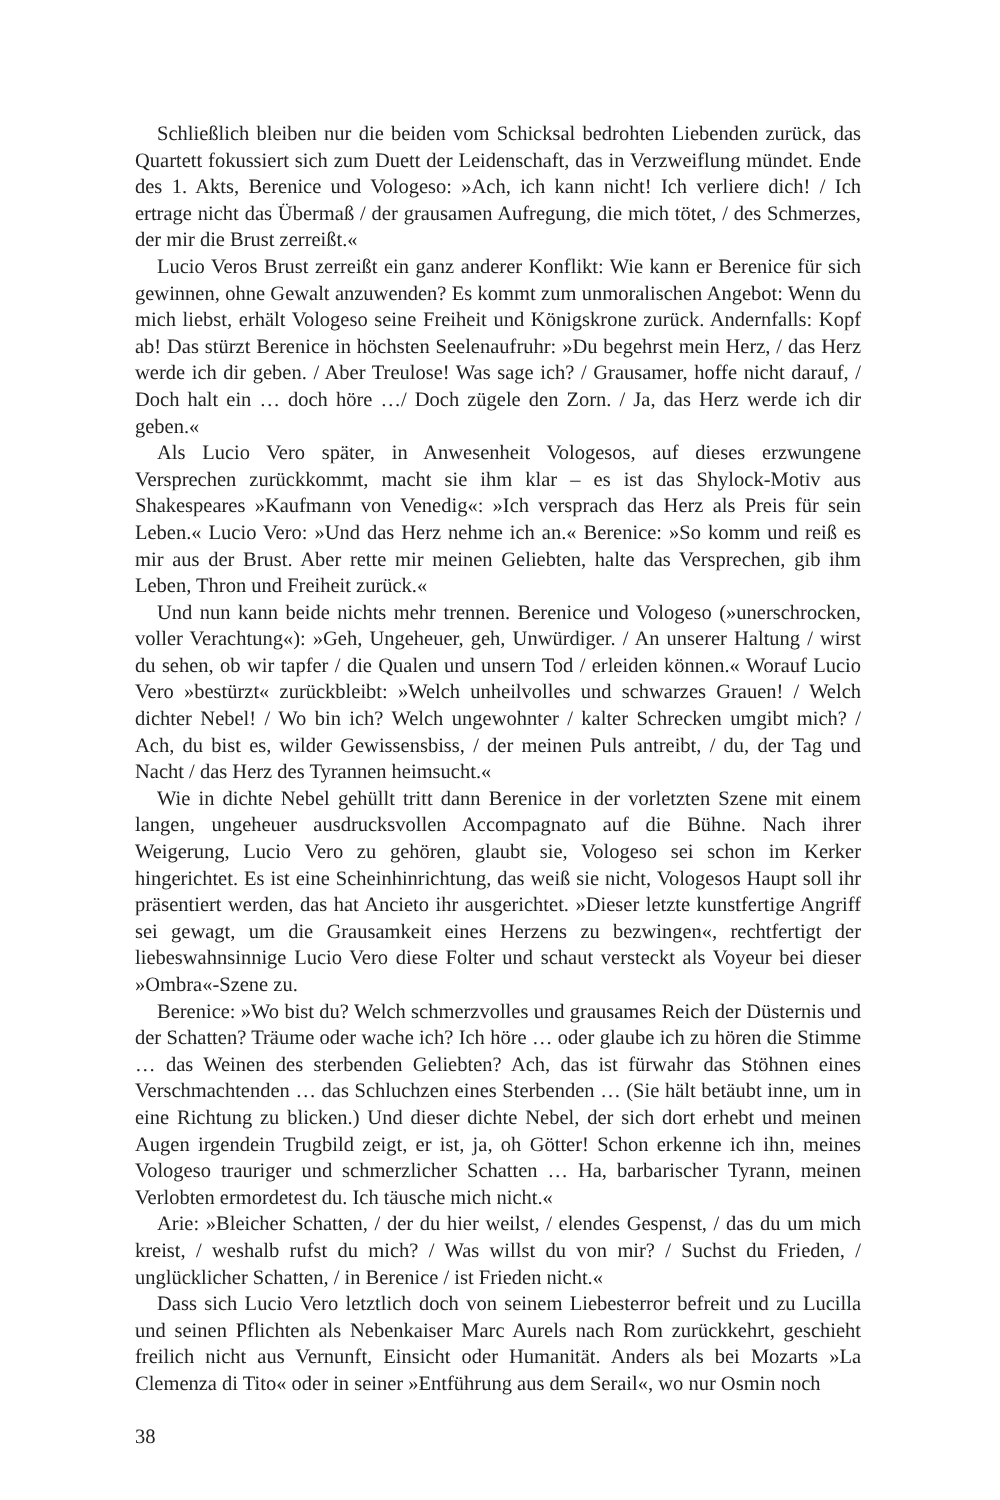Schließlich bleiben nur die beiden vom Schicksal bedrohten Liebenden zurück, das Quartett fokussiert sich zum Duett der Leidenschaft, das in Verzweiflung mündet. Ende des 1. Akts, Berenice und Vologeso: »Ach, ich kann nicht! Ich verliere dich! / Ich ertrage nicht das Übermaß / der grausamen Aufregung, die mich tötet, / des Schmerzes, der mir die Brust zerreißt.«
Lucio Veros Brust zerreißt ein ganz anderer Konflikt: Wie kann er Berenice für sich gewinnen, ohne Gewalt anzuwenden? Es kommt zum unmoralischen Angebot: Wenn du mich liebst, erhält Vologeso seine Freiheit und Königskrone zurück. Andernfalls: Kopf ab! Das stürzt Berenice in höchsten Seelenaufruhr: »Du begehrst mein Herz, / das Herz werde ich dir geben. / Aber Treulose! Was sage ich? / Grausamer, hoffe nicht darauf, / Doch halt ein … doch höre …/ Doch zügele den Zorn. / Ja, das Herz werde ich dir geben.«
Als Lucio Vero später, in Anwesenheit Vologesos, auf dieses erzwungene Versprechen zurückkommt, macht sie ihm klar – es ist das Shylock-Motiv aus Shakespeares »Kaufmann von Venedig«: »Ich versprach das Herz als Preis für sein Leben.« Lucio Vero: »Und das Herz nehme ich an.« Berenice: »So komm und reiß es mir aus der Brust. Aber rette mir meinen Geliebten, halte das Versprechen, gib ihm Leben, Thron und Freiheit zurück.«
Und nun kann beide nichts mehr trennen. Berenice und Vologeso (»unerschrocken, voller Verachtung«): »Geh, Ungeheuer, geh, Unwürdiger. / An unserer Haltung / wirst du sehen, ob wir tapfer / die Qualen und unsern Tod / erleiden können.« Worauf Lucio Vero »bestürzt« zurückbleibt: »Welch unheilvolles und schwarzes Grauen! / Welch dichter Nebel! / Wo bin ich? Welch ungewohnter / kalter Schrecken umgibt mich? / Ach, du bist es, wilder Gewissensbiss, / der meinen Puls antreibt, / du, der Tag und Nacht / das Herz des Tyrannen heimsucht.«
Wie in dichte Nebel gehüllt tritt dann Berenice in der vorletzten Szene mit einem langen, ungeheuer ausdrucksvollen Accompagnato auf die Bühne. Nach ihrer Weigerung, Lucio Vero zu gehören, glaubt sie, Vologeso sei schon im Kerker hingerichtet. Es ist eine Scheinhinrichtung, das weiß sie nicht, Vologesos Haupt soll ihr präsentiert werden, das hat Ancieto ihr ausgerichtet. »Dieser letzte kunstfertige Angriff sei gewagt, um die Grausamkeit eines Herzens zu bezwingen«, rechtfertigt der liebeswahnsinnige Lucio Vero diese Folter und schaut versteckt als Voyeur bei dieser »Ombra«-Szene zu.
Berenice: »Wo bist du? Welch schmerzvolles und grausames Reich der Düsternis und der Schatten? Träume oder wache ich? Ich höre … oder glaube ich zu hören die Stimme … das Weinen des sterbenden Geliebten? Ach, das ist fürwahr das Stöhnen eines Verschmachtenden … das Schluchzen eines Sterbenden … (Sie hält betäubt inne, um in eine Richtung zu blicken.) Und dieser dichte Nebel, der sich dort erhebt und meinen Augen irgendein Trugbild zeigt, er ist, ja, oh Götter! Schon erkenne ich ihn, meines Vologeso trauriger und schmerzlicher Schatten … Ha, barbarischer Tyrann, meinen Verlobten ermordetest du. Ich täusche mich nicht.«
Arie: »Bleicher Schatten, / der du hier weilst, / elendes Gespenst, / das du um mich kreist, / weshalb rufst du mich? / Was willst du von mir? / Suchst du Frieden, / unglücklicher Schatten, / in Berenice / ist Frieden nicht.«
Dass sich Lucio Vero letztlich doch von seinem Liebesterror befreit und zu Lucilla und seinen Pflichten als Nebenkaiser Marc Aurels nach Rom zurückkehrt, geschieht freilich nicht aus Vernunft, Einsicht oder Humanität. Anders als bei Mozarts »La Clemenza di Tito« oder in seiner »Entführung aus dem Serail«, wo nur Osmin noch
38